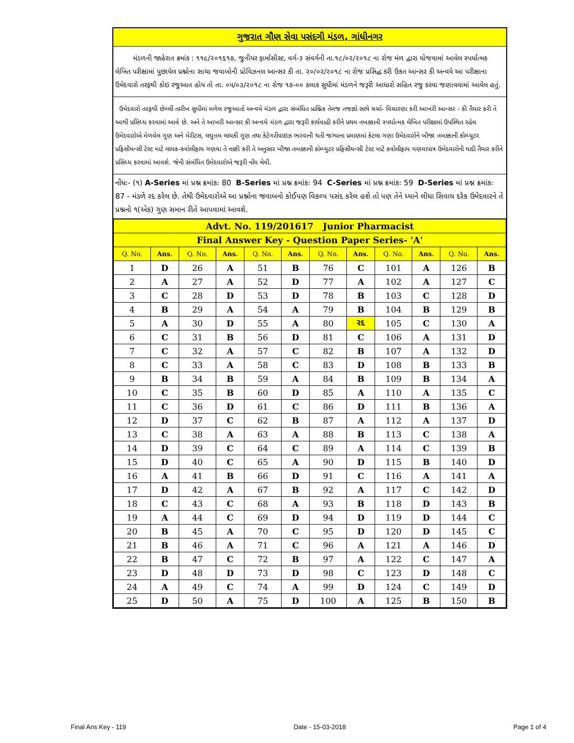ગુજરાત ગૌણ સેવા પસંદગી મંડળ, ગાંધીનગર
મંડળની જાહેરાત ક્રમાંક : ૧૧૯/૨૦૧૬૧૭, જુનીયર ફાર્માસીસ્ટ, વર્ગ-૩ સંવર્ગની તા.૧૮/૦૨/૨૦૧૮ ના રોજ મંળ દ્વારા યોજવામાં આવેલ સ્પર્ધાત્મક લેખિત પરીક્ષામાં પુછાયેલ પ્રશ્નોના સાચા જવાબોની પ્રોવિઝનલ આન્સર કી તા. ૨૦/૦૨/૨૦૧૮ ના રોજ પ્રસિદ્ધ કરી ઉકત આન્સર કી અન્વયે આ પરીક્ષાના ઉમેદવારો તરફથી કોઇ રજુઆત હોય તો તા. ૦૫/૦૩/૨૦૧૮ ના રોજ ૧૭-૦૦ કલાક સુધીમાં મંડળને જરૂરી આધારો સહિત રજુ કરવા જણાવવામાં આવેલ હતું.
ઉમેદવારો તરફથી છેલ્લી તારીખ સુધીમાં મળેલ રજુઆતો અન્વયે મંડળ દ્વારા સંબંધિત પ્રાશ્નિક તેમજ તજજ્ઞો સાથે ચર્ચા- વિચારણા કરી આખરી આન્સર - કી તૈયાર કરી તે આથી પ્રસિધ્ધ કરવામાં આવે છે. અને તે આખરી આન્સર કી અન્વયે મંડળ દ્વારા જરૂરી કાર્યવાહી કરીને પ્રથમ તબક્કાની સ્પર્ધાત્મક લેખિત પરીક્ષામાં ઉપસ્થિત રહેલ ઉમેદવારોએ મેળવેલ ગુણ અને મેરીટસ, લઘુત્તમ લાયકી ગુણ તથા કેટેગરીવાઇઝ ભરવાની થતી જગ્યાના પ્રમાણમાં કેટલા ગણા ઉમેદવારોને બીજા તબક્કાની કોમ્પ્યુટર પ્રફિસીયન્સી ટેસ્ટ માટે લાયક-કવોલીફાય ગણવા તે નક્કી કરી તે અનુસાર બીજા તબક્કાની કોમ્પ્યુટર પ્રફિસીયન્સી ટેસ્ટ માટે કવોલીફાય ગણવાપાત્ર ઉમેદવારોની યાદી તૈયાર કરીને પ્રસિધ્ધ કરવામાં આવશે. જેની સંબંધિત ઉમેદવારોએ જરૂરી નોંધ લેવી.
નોંધઃ- (૧) A-Series માં પ્રશ્ન ક્રમાંકઃ 80 B-Series માં પ્રશ્ન ક્રમાંકઃ 94 C-Series માં પ્રશ્ન ક્રમાંકઃ 59 D-Series માં પ્રશ્ન ક્રમાંકઃ 87 - મંડળે રદ કરેલ છે. તેથી ઉમેદવારોએ આ પ્રશ્નોના જવાબનો કોઈપણ વિકલ્પ પસંદ કરેલ હશે તો પણ તેને ધ્યાને લીધા સિવાય દરેક ઉમેદવારને તે પ્રશ્નનો ૧(એક) ગુણ સમાન રીતે આપવામાં આવશે.
| Advt. No. 119/201617 Junior Pharmacist | | | | | | | | | | | |
| Final Answer Key - Question Paper Series- 'A' | | | | | | | | | | | |
| Q. No. | Ans. | Q. No. | Ans. | Q. No. | Ans. | Q. No. | Ans. | Q. No. | Ans. | Q. No. | Ans. |
| 1 | D | 26 | A | 51 | B | 76 | C | 101 | A | 126 | B |
| 2 | A | 27 | A | 52 | D | 77 | A | 102 | A | 127 | C |
| 3 | C | 28 | D | 53 | D | 78 | B | 103 | C | 128 | D |
| 4 | B | 29 | A | 54 | A | 79 | B | 104 | B | 129 | B |
| 5 | A | 30 | D | 55 | A | 80 | રદ | 105 | C | 130 | A |
| 6 | C | 31 | B | 56 | D | 81 | C | 106 | A | 131 | D |
| 7 | C | 32 | A | 57 | C | 82 | B | 107 | A | 132 | D |
| 8 | C | 33 | A | 58 | C | 83 | D | 108 | B | 133 | B |
| 9 | B | 34 | B | 59 | A | 84 | B | 109 | B | 134 | A |
| 10 | C | 35 | B | 60 | D | 85 | A | 110 | A | 135 | C |
| 11 | C | 36 | D | 61 | C | 86 | D | 111 | B | 136 | A |
| 12 | D | 37 | C | 62 | B | 87 | A | 112 | A | 137 | D |
| 13 | C | 38 | A | 63 | A | 88 | B | 113 | C | 138 | A |
| 14 | D | 39 | C | 64 | C | 89 | A | 114 | C | 139 | B |
| 15 | D | 40 | C | 65 | A | 90 | D | 115 | B | 140 | D |
| 16 | A | 41 | B | 66 | D | 91 | C | 116 | A | 141 | A |
| 17 | D | 42 | A | 67 | B | 92 | A | 117 | C | 142 | D |
| 18 | C | 43 | C | 68 | A | 93 | B | 118 | D | 143 | B |
| 19 | A | 44 | C | 69 | D | 94 | D | 119 | D | 144 | C |
| 20 | B | 45 | A | 70 | C | 95 | D | 120 | D | 145 | C |
| 21 | B | 46 | A | 71 | C | 96 | A | 121 | A | 146 | D |
| 22 | B | 47 | C | 72 | B | 97 | A | 122 | C | 147 | A |
| 23 | D | 48 | D | 73 | D | 98 | C | 123 | D | 148 | C |
| 24 | A | 49 | C | 74 | A | 99 | D | 124 | C | 149 | D |
| 25 | D | 50 | A | 75 | D | 100 | A | 125 | B | 150 | B |
Final Ans Key - 119 Date - 15-03-2018 Page 1 of 4